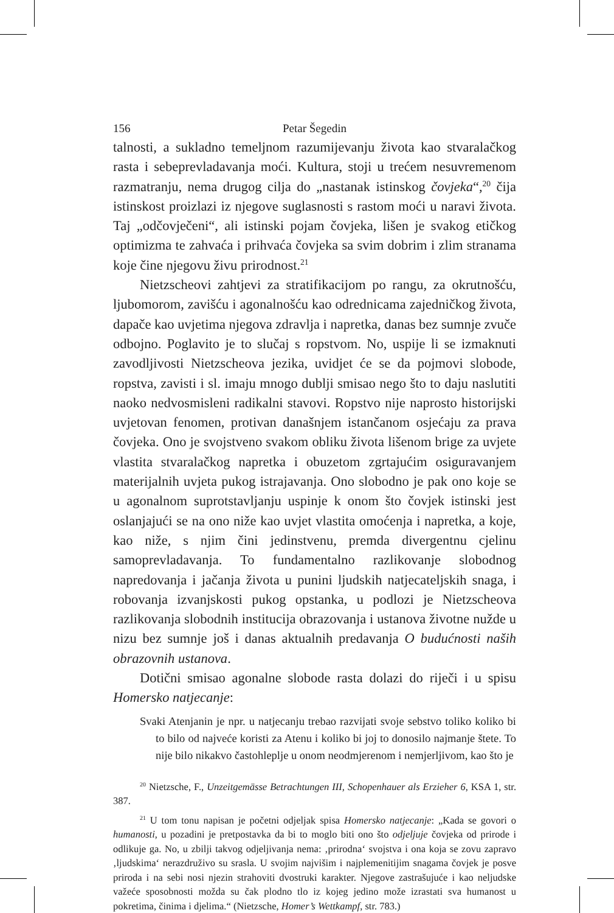156 Petar Šegedin
talnosti, a sukladno temeljnom razumijevanju života kao stvaralačkog rasta i sebeprevladavanja moći. Kultura, stoji u trećem nesuvremenom razmatranju, nema drugog cilja do „nastanak istinskog čovjeka“,<sup>20</sup> čija istinskost proizlazi iz njegove suglasnosti s rastom moći u naravi života. Taj „odčovječeni“, ali istinski pojam čovjeka, lišen je svakog etičkog optimizma te zahvaća i prihvaća čovjeka sa svim dobrim i zlim stranama koje čine njegovu živu prirodnost.<sup>21</sup>
Nietzscheovi zahtjevi za stratifikacijom po rangu, za okrutnošću, ljubomorom, zavišću i agonalnošću kao odrednicama zajedničkog života, dapače kao uvjetima njegova zdravlja i napretka, danas bez sumnje zvuče odbojno. Poglavito je to slučaj s ropstvom. No, uspije li se izmaknuti zavodljivosti Nietzscheova jezika, uvidjet će se da pojmovi slobode, ropstva, zavisti i sl. imaju mnogo dublji smisao nego što to daju naslutiti naoko nedvosmisleni radikalni stavovi. Ropstvo nije naprosto historijski uvjetovan fenomen, protivan današnjem istančanom osjećaju za prava čovjeka. Ono je svojstveno svakom obliku života lišenom brige za uvjete vlastita stvaralačkog napretka i obuzetom zgrtajućim osiguravanjem materijalnih uvjeta pukog istrajavanja. Ono slobodno je pak ono koje se u agonalnom suprotstavljanju uspinje k onom što čovjek istinski jest oslanjajući se na ono niže kao uvjet vlastita omoćenja i napretka, a koje, kao niže, s njim čini jedinstvenu, premda divergentnu cjelinu samoprevladavanja. To fundamentalno razlikovanje slobodnog napredovanja i jačanja života u punini ljudskih natjecateljskih snaga, i robovanja izvanjskosti pukog opstanka, u podlozi je Nietzscheova razlikovanja slobodnih institucija obrazovanja i ustanova životne nužde u nizu bez sumnje još i danas aktualnih predavanja O budućnosti naših obrazovnih ustanova.
Dotični smisao agonalne slobode rasta dolazi do riječi i u spisu Homersko natjecanje:
Svaki Atenjanin je npr. u natjecanju trebao razvijati svoje sebstvo toliko koliko bi to bilo od najveće koristi za Atenu i koliko bi joj to donosilo najmanje štete. To nije bilo nikakvo častohleplje u onom neodmjerenom i nemjerljivom, kao što je
<sup>20</sup> Nietzsche, F., Unzeitgemässe Betrachtungen III, Schopenhauer als Erzieher 6, KSA 1, str. 387.
<sup>21</sup> U tom tonu napisan je početni odjeljak spisa Homersko natjecanje: „Kada se govori o humanosti, u pozadini je pretpostavka da bi to moglo biti ono što odjeljuje čovjeka od prirode i odlikuje ga. No, u zbilji takvog odjeljivanja nema: ‚prirodna‘ svojstva i ona koja se zovu zapravo ‚ljudskima‘ nerazdruživo su srasla. U svojim najvišim i najplemenitijim snagama čovjek je posve priroda i na sebi nosi njezin strahoviti dvostruki karakter. Njegove zastrašujuće i kao neljudske važeće sposobnosti možda su čak plodno tlo iz kojeg jedino može izrastati sva humanost u pokretima, činima i djelima.“ (Nietzsche, Homer’s Wettkampf, str. 783.)